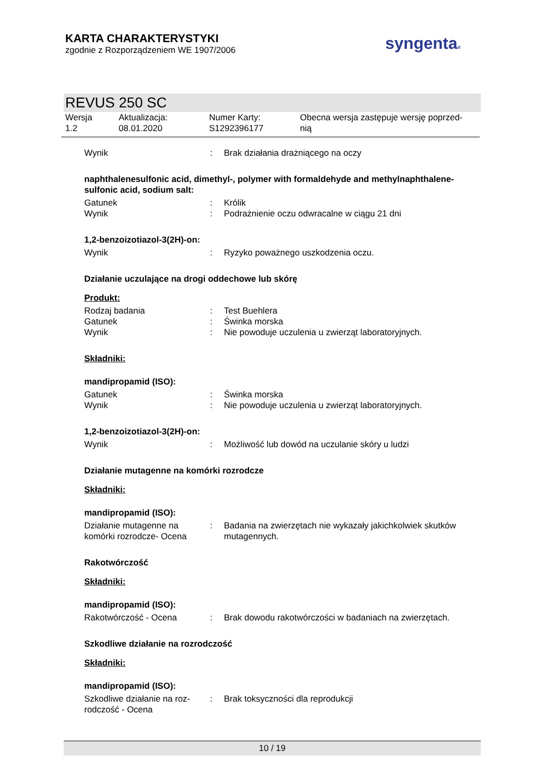KARTA CHARAKTERYSTYKI
zgodnie z Rozporządzeniem WE 1907/2006
syngenta®
REVUS 250 SC
Wersja
1.2
Aktualizacja:
08.01.2020
Numer Karty:
S1292396177
Obecna wersja zastępuje wersję poprzed-
nią
Wynik : Brak działania drażniącego na oczy
naphthalenesulfonic acid, dimethyl-, polymer with formaldehyde and methylnaphthalene-sulfonic acid, sodium salt:
Gatunek : Królik
Wynik : Podrażnienie oczu odwracalne w ciągu 21 dni
1,2-benzoizotiazol-3(2H)-on:
Wynik : Ryzyko poważnego uszkodzenia oczu.
Działanie uczulające na drogi oddechowe lub skórę
Produkt:
Rodzaj badania : Test Buehlera
Gatunek : Świnka morska
Wynik : Nie powoduje uczulenia u zwierząt laboratoryjnych.
Składniki:
mandipropamid (ISO):
Gatunek : Świnka morska
Wynik : Nie powoduje uczulenia u zwierząt laboratoryjnych.
1,2-benzoizotiazol-3(2H)-on:
Wynik : Możliwość lub dowód na uczulanie skóry u ludzi
Działanie mutagenne na komórki rozrodcze
Składniki:
mandipropamid (ISO):
Działanie mutagenne na komórki rozrodcze- Ocena
: Badania na zwierzętach nie wykazały jakichkolwiek skutków mutagennych.
Rakotwórczość
Składniki:
mandipropamid (ISO):
Rakotwórczość - Ocena : Brak dowodu rakotwórczości w badaniach na zwierzętach.
Szkodliwe działanie na rozrodczość
Składniki:
mandipropamid (ISO):
Szkodliwe działanie na roz-rodczość - Ocena
: Brak toksyczności dla reprodukcji
10 / 19